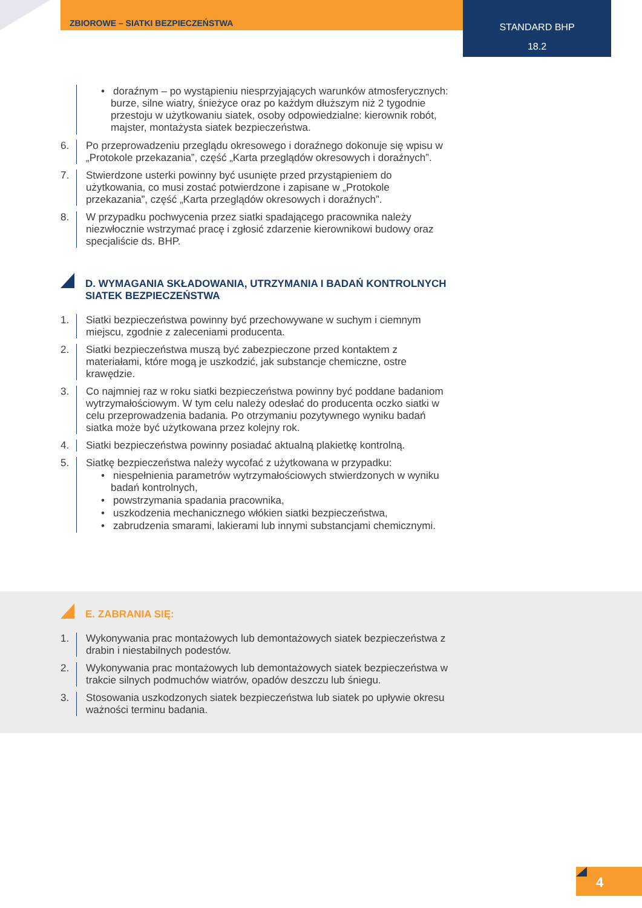ZBIOROWE – SIATKI BEZPIECZEŃSTWA
STANDARD BHP
18.2
• doraźnym – po wystąpieniu niesprzyjających warunków atmosferycznych: burze, silne wiatry, śnieżyce oraz po każdym dłuższym niż 2 tygodnie przestoju w użytkowaniu siatek, osoby odpowiedzialne: kierownik robót, majster, montażysta siatek bezpieczeństwa.
6. Po przeprowadzeniu przeglądu okresowego i doraźnego dokonuje się wpisu w „Protokole przekazania”, część „Karta przeglądów okresowych i doraźnych”.
7. Stwierdzone usterki powinny być usunięte przed przystąpieniem do użytkowania, co musi zostać potwierdzone i zapisane w „Protokole przekazania”, część „Karta przeglądów okresowych i doraźnych”.
8. W przypadku pochwycenia przez siatki spadającego pracownika należy niezwłocznie wstrzymać pracę i zgłosić zdarzenie kierownikowi budowy oraz specjaliście ds. BHP.
D. WYMAGANIA SKŁADOWANIA, UTRZYMANIA I BADAŃ KONTROLNYCH SIATEK BEZPIECZEŃSTWA
1. Siatki bezpieczeństwa powinny być przechowywane w suchym i ciemnym miejscu, zgodnie z zaleceniami producenta.
2. Siatki bezpieczeństwa muszą być zabezpieczone przed kontaktem z materiałami, które mogą je uszkodzić, jak substancje chemiczne, ostre krawędzie.
3. Co najmniej raz w roku siatki bezpieczeństwa powinny być poddane badaniom wytrzymałościowym. W tym celu należy odesłać do producenta oczko siatki w celu przeprowadzenia badania. Po otrzymaniu pozytywnego wyniku badań siatka może być użytkowana przez kolejny rok.
4. Siatki bezpieczeństwa powinny posiadać aktualną plakietkę kontrolną.
5. Siatkę bezpieczeństwa należy wycofać z użytkowana w przypadku:
• niespełnienia parametrów wytrzymałościowych stwierdzonych w wyniku badań kontrolnych,
• powstrzymania spadania pracownika,
• uszkodzenia mechanicznego włókien siatki bezpieczeństwa,
• zabrudzenia smarami, lakierami lub innymi substancjami chemicznymi.
E. ZABRANIA SIĘ:
1. Wykonywania prac montażowych lub demontażowych siatek bezpieczeństwa z drabin i niestabilnych podestów.
2. Wykonywania prac montażowych lub demontażowych siatek bezpieczeństwa w trakcie silnych podmuchów wiatrów, opadów deszczu lub śniegu.
3. Stosowania uszkodzonych siatek bezpieczeństwa lub siatek po upływie okresu ważności terminu badania.
4